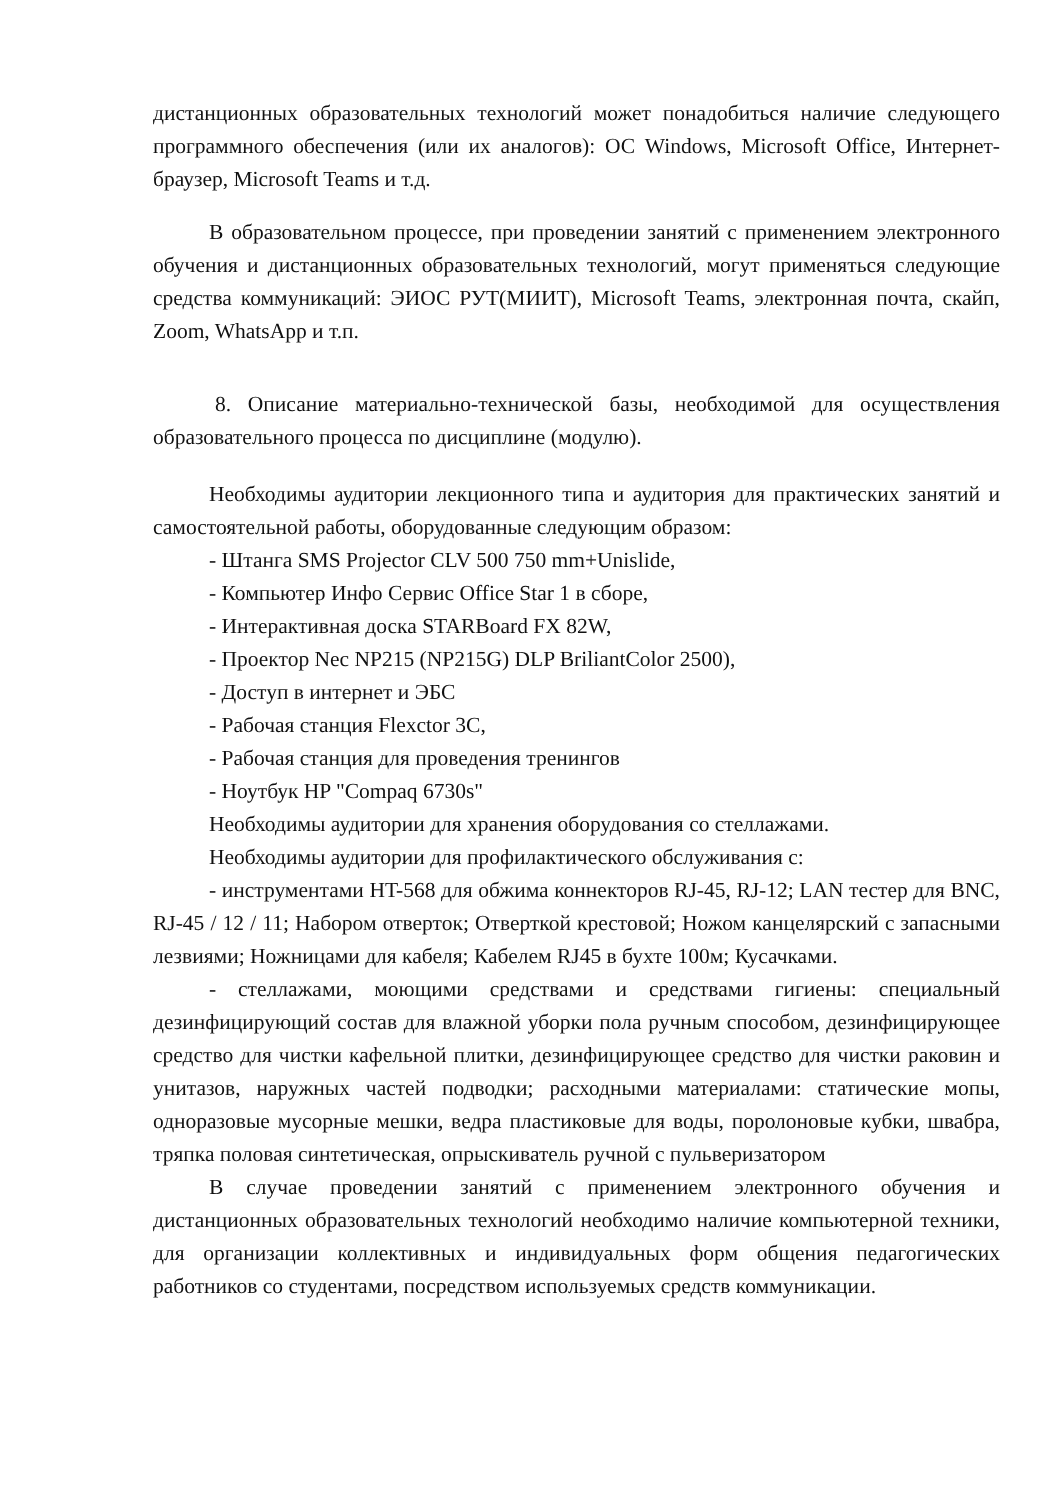дистанционных образовательных технологий может понадобиться наличие следующего программного обеспечения (или их аналогов): ОС Windows, Microsoft Office, Интернет-браузер, Microsoft Teams и т.д.
В образовательном процессе, при проведении занятий с применением электронного обучения и дистанционных образовательных технологий, могут применяться следующие средства коммуникаций: ЭИОС РУТ(МИИТ), Microsoft Teams, электронная почта, скайп, Zoom, WhatsApp и т.п.
8. Описание материально-технической базы, необходимой для осуществления образовательного процесса по дисциплине (модулю).
Необходимы аудитории лекционного типа и аудитория для практических занятий и самостоятельной работы, оборудованные следующим образом:
- Штанга SMS Projector CLV 500 750 mm+Unislide,
- Компьютер Инфо Сервис Office Star 1 в сборе,
- Интерактивная доска STARBoard FX 82W,
- Проектор Nec NP215 (NP215G) DLP BriliantColor 2500),
- Доступ в интернет и ЭБС
- Рабочая станция Flexctor 3C,
- Рабочая станция для проведения тренингов
- Ноутбук HP "Compaq 6730s"
Необходимы аудитории для хранения оборудования со стеллажами.
Необходимы аудитории для профилактического обслуживания с:
- инструментами HT-568 для обжима коннекторов RJ-45, RJ-12; LAN тестер для BNC, RJ-45 / 12 / 11; Набором отверток; Отверткой крестовой; Ножом канцелярский с запасными лезвиями; Ножницами для кабеля; Кабелем RJ45 в бухте 100м; Кусачками.
- стеллажами, моющими средствами и средствами гигиены: специальный дезинфицирующий состав для влажной уборки пола ручным способом, дезинфицирующее средство для чистки кафельной плитки, дезинфицирующее средство для чистки раковин и унитазов, наружных частей подводки; расходными материалами: статические мопы, одноразовые мусорные мешки, ведра пластиковые для воды, поролоновые кубки, швабра, тряпка половая синтетическая, опрыскиватель ручной с пульверизатором
В случае проведении занятий с применением электронного обучения и дистанционных образовательных технологий необходимо наличие компьютерной техники, для организации коллективных и индивидуальных форм общения педагогических работников со студентами, посредством используемых средств коммуникации.